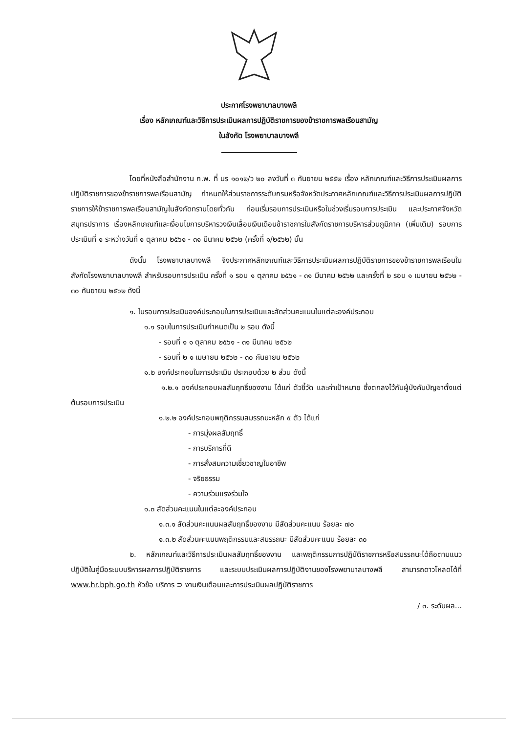ประกาศโรงพยาบาลบางพลี
เรื่อง หลักเกณฑ์และวิธีการประเมินผลการปฏิบัติราชการของข้าราชการพลเรือนสามัญ
ในสังกัด โรงพยาบาลบางพลี
โดยที่หนังสือสำนักงาน ก.พ. ที่ นร ๑๐๑๒/ว ๒๐ ลงวันที่ ๓ กันยายน ๒๕๕๒ เรื่อง หลักเกณฑ์และวิธีการประเมินผลการปฏิบัติราชการของข้าราชการพลเรือนสามัญ กำหนดให้ส่วนราชการระดับกรมหรือจังหวัดประกาศหลักเกณฑ์และวิธีการประเมินผลการปฏิบัติราชการให้ข้าราชการพลเรือนสามัญในสังกัดทราบโดยทั่วกัน ก่อนเริ่มรอบการประเมินหรือในช่วงเริ่มรอบการประเมิน และประกาศจังหวัดสมุทรปราการ เรื่องหลักเกณฑ์และเงื่อนไขการบริหารวงเงินเลื่อนเงินเดือนข้าราชการในสังกัดราชการบริหารส่วนภูมิภาค (เพิ่มเติม) รอบการประเมินที่ ๑ ระหว่างวันที่ ๑ ตุลาคม ๒๕๖๑ - ๓๑ มีนาคม ๒๕๖๒ (ครั้งที่ ๑/๒๕๖๒) นั้น
ดังนั้น โรงพยาบาลบางพลี จึงประกาศหลักเกณฑ์และวิธีการประเมินผลการปฏิบัติราชการของข้าราชการพลเรือนในสังกัดโรงพยาบาลบางพลี สำหรับรอบการประเมิน ครั้งที่ ๑ รอบ ๑ ตุลาคม ๒๕๖๑ - ๓๑ มีนาคม ๒๕๖๒ และครั้งที่ ๒ รอบ ๑ เมษายน ๒๕๖๒ - ๓๐ กันยายน ๒๕๖๒ ดังนี้
๑. ในรอบการประเมินองค์ประกอบในการประเมินและสัดส่วนคะแนนในแต่ละองค์ประกอบ
๑.๑ รอบในการประเมินกำหนดเป็น ๒ รอบ ดังนี้
- รอบที่ ๑ ๑ ตุลาคม ๒๕๖๑ - ๓๑ มีนาคม ๒๕๖๒
- รอบที่ ๒ ๑ เมษายน ๒๕๖๒ - ๓๐ กันยายน ๒๕๖๒
๑.๒ องค์ประกอบในการประเมิน ประกอบด้วย ๒ ส่วน ดังนี้
๑.๒.๑ องค์ประกอบผลสัมฤทธิ์ของงาน ได้แก่ ตัวชี้วัด และค่าเป้าหมาย ซึ่งตกลงไว้กับผู้บังคับบัญชาตั้งแต่ต้นรอบการประเมิน
๑.๒.๒ องค์ประกอบพฤติกรรมสมรรถนะหลัก ๕ ตัว ได้แก่
- การมุ่งผลสัมฤทธิ์
- การบริการที่ดี
- การสั่งสมความเชี่ยวชาญในอาชีพ
- จริยธรรม
- ความร่วมแรงร่วมใจ
๑.๓ สัดส่วนคะแนนในแต่ละองค์ประกอบ
๑.๓.๑ สัดส่วนคะแนนผลสัมฤทธิ์ของงาน มีสัดส่วนคะแนน ร้อยละ ๗๐
๑.๓.๒ สัดส่วนคะแนนพฤติกรรมและสมรรถนะ มีสัดส่วนคะแนน ร้อยละ ๓๐
๒. หลักเกณฑ์และวิธีการประเมินผลสัมฤทธิ์ของงาน และพฤติกรรมการปฏิบัติราชการหรือสมรรถนะได้ถือตามแนวปฏิบัติในคู่มือระบบบริหารผลการปฏิบัติราชการ และระบบประเมินผลการปฏิบัติงานของโรงพยาบาลบางพลี สามารถดาวโหลดได้ที่ www.hr.bph.go.th หัวข้อ บริการ ⊃ งานเงินเดือนและการประเมินผลปฏิบัติราชการ
/ ๓. ระดับผล...